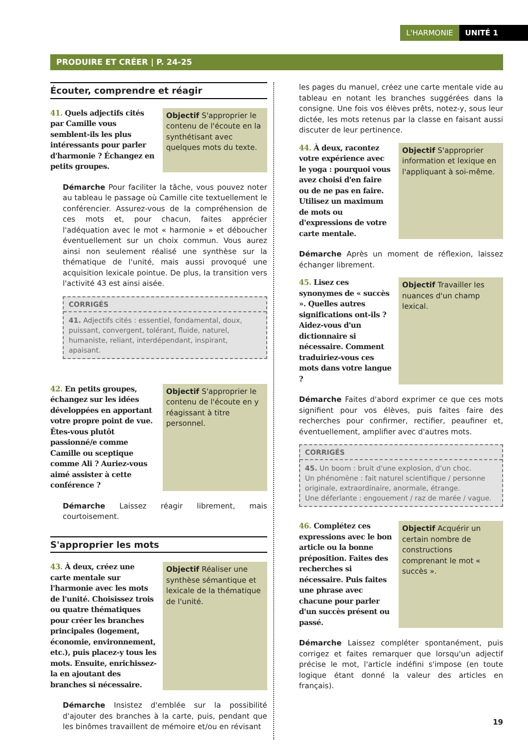L'HARMONIE UNITÉ 1
PRODUIRE ET CRÉER | P. 24-25
Écouter, comprendre et réagir
41. Quels adjectifs cités par Camille vous semblent-ils les plus intéressants pour parler d'harmonie ? Échangez en petits groupes.
Objectif S'approprier le contenu de l'écoute en la synthétisant avec quelques mots du texte.
Démarche Pour faciliter la tâche, vous pouvez noter au tableau le passage où Camille cite textuellement le conférencier. Assurez-vous de la compréhension de ces mots et, pour chacun, faites apprécier l'adéquation avec le mot « harmonie » et déboucher éventuellement sur un choix commun. Vous aurez ainsi non seulement réalisé une synthèse sur la thématique de l'unité, mais aussi provoqué une acquisition lexicale pointue. De plus, la transition vers l'activité 43 est ainsi aisée.
CORRIGÉS
41. Adjectifs cités : essentiel, fondamental, doux, puissant, convergent, tolérant, fluide, naturel, humaniste, reliant, interdépendant, inspirant, apaisant.
42. En petits groupes, échangez sur les idées développées en apportant votre propre point de vue. Êtes-vous plutôt passionné/e comme Camille ou sceptique comme Ali ? Auriez-vous aimé assister à cette conférence ?
Objectif S'approprier le contenu de l'écoute en y réagissant à titre personnel.
Démarche Laissez réagir librement, mais courtoisement.
S'approprier les mots
43. À deux, créez une carte mentale sur l'harmonie avec les mots de l'unité. Choisissez trois ou quatre thématiques pour créer les branches principales (logement, économie, environnement, etc.), puis placez-y tous les mots. Ensuite, enrichissez-la en ajoutant des branches si nécessaire.
Objectif Réaliser une synthèse sémantique et lexicale de la thématique de l'unité.
Démarche Insistez d'emblée sur la possibilité d'ajouter des branches à la carte, puis, pendant que les binômes travaillent de mémoire et/ou en révisant
les pages du manuel, créez une carte mentale vide au tableau en notant les branches suggérées dans la consigne. Une fois vos élèves prêts, notez-y, sous leur dictée, les mots retenus par la classe en faisant aussi discuter de leur pertinence.
44. À deux, racontez votre expérience avec le yoga : pourquoi vous avez choisi d'en faire ou de ne pas en faire. Utilisez un maximum de mots ou d'expressions de votre carte mentale.
Objectif S'approprier information et lexique en l'appliquant à soi-même.
Démarche Après un moment de réflexion, laissez échanger librement.
45. Lisez ces synonymes de « succès ». Quelles autres significations ont-ils ? Aidez-vous d'un dictionnaire si nécessaire. Comment traduiriez-vous ces mots dans votre langue ?
Objectif Travailler les nuances d'un champ lexical.
Démarche Faites d'abord exprimer ce que ces mots signifient pour vos élèves, puis faites faire des recherches pour confirmer, rectifier, peaufiner et, éventuellement, amplifier avec d'autres mots.
CORRIGÉS
45. Un boom : bruit d'une explosion, d'un choc.
Un phénomène : fait naturel scientifique / personne originale, extraordinaire, anormale, étrange.
Une déferlante : engouement / raz de marée / vague.
46. Complétez ces expressions avec le bon article ou la bonne préposition. Faites des recherches si nécessaire. Puis faites une phrase avec chacune pour parler d'un succès présent ou passé.
Objectif Acquérir un certain nombre de constructions comprenant le mot « succès ».
Démarche Laissez compléter spontanément, puis corrigez et faites remarquer que lorsqu'un adjectif précise le mot, l'article indéfini s'impose (en toute logique étant donné la valeur des articles en français).
19